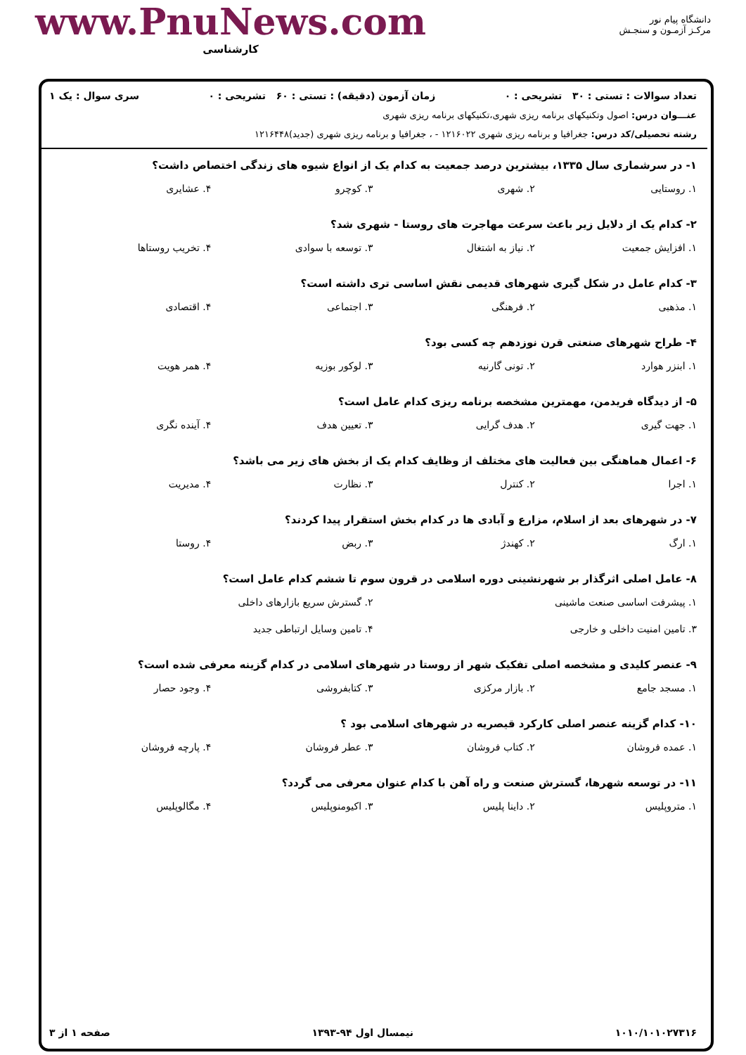دانشگاه پیام نور
مرکـز آزمـون و سنجـش
www.PnuNews.com
کارشناسی
تعداد سوالات : تستی : ۳۰ تشریحی : ۰ زمان آزمون (دقیقه) : تستی : ۶۰ تشریحی : ۰ سری سوال : یک ۱
عنـــوان درس: اصول وتکنیکهای برنامه ریزی شهری،تکنیکهای برنامه ریزی شهری
رشته تحصیلی/کد درس: جغرافیا و برنامه ریزی شهری ۱۲۱۶۰۲۲ - ، جغرافیا و برنامه ریزی شهری (جدید)۱۲۱۶۴۴۸
۱- در سرشماری سال ۱۳۳۵، بیشترین درصد جمعیت به کدام یک از انواع شیوه های زندگی اختصاص داشت؟
| ۱. روستایی | ۲. شهری | ۳. کوچرو | ۴. عشایری |
۲- کدام یک از دلایل زیر باعث سرعت مهاجرت های روستا - شهری شد؟
| ۱. افزایش جمعیت | ۲. نیاز به اشتغال | ۳. توسعه با سوادی | ۴. تخریب روستاها |
۳- کدام عامل در شکل گیری شهرهای قدیمی نقش اساسی تری داشته است؟
| ۱. مذهبی | ۲. فرهنگی | ۳. اجتماعی | ۴. اقتصادی |
۴- طراح شهرهای صنعتی قرن نوزدهم چه کسی بود؟
| ۱. ابنزر هوارد | ۲. تونی گارنیه | ۳. لوکور بوزیه | ۴. همر هویت |
۵- از دیدگاه فریدمن، مهمترین مشخصه برنامه ریزی کدام عامل است؟
| ۱. جهت گیری | ۲. هدف گرایی | ۳. تعیین هدف | ۴. آینده نگری |
۶- اعمال هماهنگی بین فعالیت های مختلف از وظایف کدام یک از بخش های زیر می باشد؟
| ۱. اجرا | ۲. کنترل | ۳. نظارت | ۴. مدیریت |
۷- در شهرهای بعد از اسلام، مزارع و آبادی ها در کدام بخش استقرار پیدا کردند؟
| ۱. ارگ | ۲. کهندژ | ۳. ربض | ۴. روستا |
۸- عامل اصلی اثرگذار بر شهرنشینی دوره اسلامی در قرون سوم تا ششم کدام عامل است؟
| ۱. پیشرفت اساسی صنعت ماشینی | ۲. گسترش سریع بازارهای داخلی |
| ۳. تامین امنیت داخلی و خارجی | ۴. تامین وسایل ارتباطی جدید |
۹- عنصر کلیدی و مشخصه اصلی تفکیک شهر از روستا در شهرهای اسلامی در کدام گزینه معرفی شده است؟
| ۱. مسجد جامع | ۲. بازار مرکزی | ۳. کتابفروشی | ۴. وجود حصار |
۱۰- کدام گزینه عنصر اصلی کارکرد قیصریه در شهرهای اسلامی بود ؟
| ۱. عمده فروشان | ۲. کتاب فروشان | ۳. عطر فروشان | ۴. پارچه فروشان |
۱۱- در توسعه شهرها، گسترش صنعت و راه آهن با کدام عنوان معرفی می گردد؟
| ۱. متروپلیس | ۲. داینا پلیس | ۳. اکیومنوپلیس | ۴. مگالوپلیس |
۱۰۱۰/۱۰۱۰۲۷۳۱۶ نیمسال اول ۹۴-۱۳۹۳ صفحه ۱ از ۳